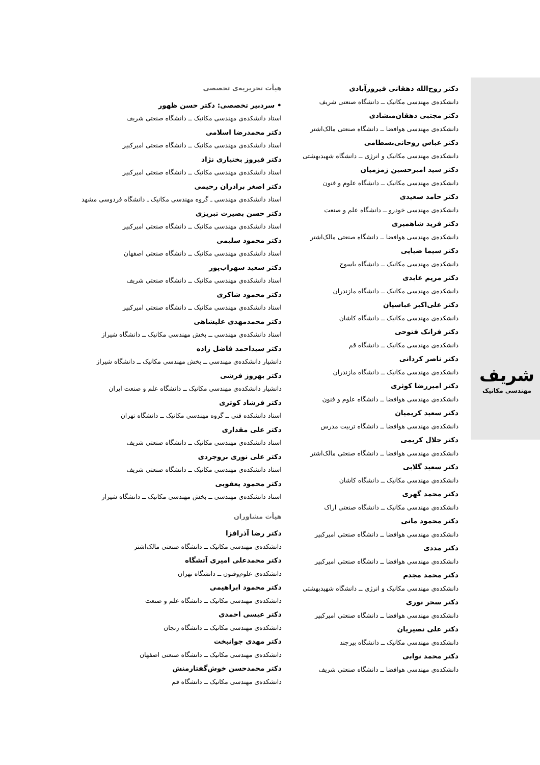شریف
مهندسی مکانیک
هیأت تحریریه‌ی تخصصی
• سردبیر تخصصی: دکتر حسن ظهور
استاد دانشکده‌ی مهندسی مکانیک ــ دانشگاه صنعتی شریف
دکتر محمدرضا اسلامی
استاد دانشکده‌ی مهندسی مکانیک ــ دانشگاه صنعتی امیرکبیر
دکتر فیروز بختیاری نژاد
استاد دانشکده‌ی مهندسی مکانیک ــ دانشگاه صنعتی امیرکبیر
دکتر اصغر برادران رحیمی
استاد دانشکده‌ی مهندسی ـ گروه مهندسی مکانیک ـ دانشگاه فردوسی مشهد
دکتر حسن بصیرت تبریزی
استاد دانشکده‌ی مهندسی مکانیک ــ دانشگاه صنعتی امیرکبیر
دکتر محمود سلیمی
استاد دانشکده‌ی مهندسی مکانیک ــ دانشگاه صنعتی اصفهان
دکتر سعید سهراب‌پور
استاد دانشکده‌ی مهندسی مکانیک ــ دانشگاه صنعتی شریف
دکتر محمود شاکری
استاد دانشکده‌ی مهندسی مکانیک ــ دانشگاه صنعتی امیرکبیر
دکتر محمدمهدی علیشاهی
استاد دانشکده‌ی مهندسی ــ بخش مهندسی مکانیک ــ دانشگاه شیراز
دکتر سیداحمد فاضل زاده
دانشیار دانشکده‌ی مهندسی ــ بخش مهندسی مکانیک ــ دانشگاه شیراز
دکتر بهروز فرشی
دانشیار دانشکده‌ی مهندسی مکانیک ــ دانشگاه علم و صنعت ایران
دکتر فرشاد کوثری
استاد دانشکده فنی ــ گروه مهندسی مکانیک ــ دانشگاه تهران
دکتر علی مقداری
استاد دانشکده‌ی مهندسی مکانیک ــ دانشگاه صنعتی شریف
دکتر علی نوری بروجردی
استاد دانشکده‌ی مهندسی مکانیک ــ دانشگاه صنعتی شریف
دکتر محمود یعقوبی
استاد دانشکده‌ی مهندسی ــ بخش مهندسی مکانیک ــ دانشگاه شیراز
هیأت مشاوران
دکتر رضا آذرافزا
دانشکده‌ی مهندسی مکانیک ــ دانشگاه صنعتی مالک‌اشتر
دکتر محمدعلی امیری آتشگاه
دانشکده‌ی علوم‌وفنون ــ دانشگاه تهران
دکتر محمود ابراهیمی
دانشکده‌ی مهندسی مکانیک ــ دانشگاه علم و صنعت
دکتر عیسی احمدی
دانشکده‌ی مهندسی مکانیک ــ دانشگاه زنجان
دکتر مهدی جوانبخت
دانشکده‌ی مهندسی مکانیک ــ دانشگاه صنعتی اصفهان
دکتر محمدحسن خوش‌گفتارمنش
دانشکده‌ی مهندسی مکانیک ــ دانشگاه قم
دکتر روح‌الله دهقانی فیروزآبادی
دانشکده‌ی مهندسی مکانیک ــ دانشگاه صنعتی شریف
دکتر مجتبی دهقان‌منشادی
دانشکده‌ی مهندسی هوافضا ــ دانشگاه صنعتی مالک‌اشتر
دکتر عباس روحانی‌بسطامی
دانشکده‌ی مهندسی مکانیک و انرژی ــ دانشگاه شهیدبهشتی
دکتر سید امیرحسین زمزمیان
دانشکده‌ی مهندسی مکانیک ــ دانشگاه علوم و فنون
دکتر حامد سعیدی
دانشکده‌ی مهندسی خودرو ــ دانشگاه علم و صنعت
دکتر فرید شاهمیری
دانشکده‌ی مهندسی هوافضا ــ دانشگاه صنعتی مالک‌اشتر
دکتر سیما ضیایی
دانشکده‌ی مهندسی مکانیک ــ دانشگاه یاسوج
دکتر مریم عابدی
دانشکده‌ی مهندسی مکانیک ــ دانشگاه مازندران
دکتر علی‌اکبر عباسیان
دانشکده‌ی مهندسی مکانیک ــ دانشگاه کاشان
دکتر فرانک فتوحی
دانشکده‌ی مهندسی مکانیک ــ دانشگاه قم
دکتر ناصر کردانی
دانشکده‌ی مهندسی مکانیک ــ دانشگاه مازندران
دکتر امیررضا کوثری
دانشکده‌ی مهندسی هوافضا ــ دانشگاه علوم و فنون
دکتر سعید کریمیان
دانشکده‌ی مهندسی هوافضا ــ دانشگاه تربیت مدرس
دکتر جلال کریمی
دانشکده‌ی مهندسی هوافضا ــ دانشگاه صنعتی مالک‌اشتر
دکتر سعید گلابی
دانشکده‌ی مهندسی مکانیک ــ دانشگاه کاشان
دکتر محمد گهری
دانشکده‌ی مهندسی مکانیک ــ دانشگاه صنعتی اراک
دکتر محمود مانی
دانشکده‌ی مهندسی هوافضا ــ دانشگاه صنعتی امیرکبیر
دکتر مددی
دانشکده‌ی مهندسی هوافضا ــ دانشگاه صنعتی امیرکبیر
دکتر محمد مجدم
دانشکده‌ی مهندسی مکانیک و انرژی ــ دانشگاه شهیدبهشتی
دکتر سحر نوری
دانشکده‌ی مهندسی هوافضا ــ دانشگاه صنعتی امیرکبیر
دکتر علی نصیریان
دانشکده‌ی مهندسی مکانیک ــ دانشگاه بیرجند
دکتر محمد نوابی
دانشکده‌ی مهندسی هوافضا ــ دانشگاه صنعتی شریف